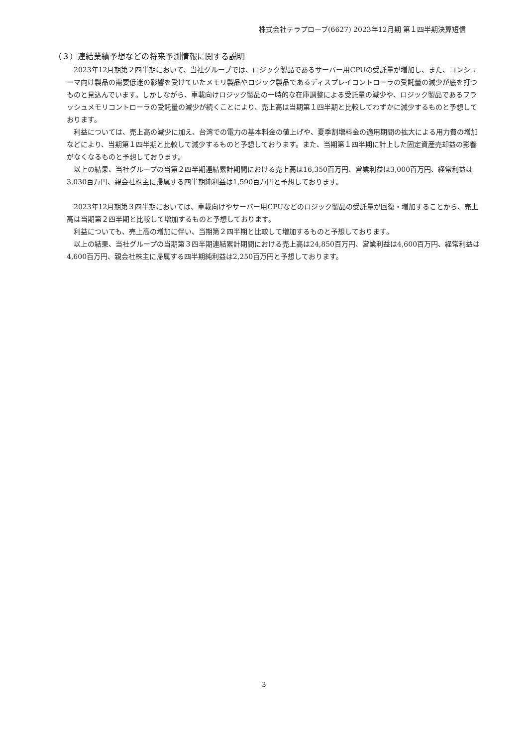株式会社テラプローブ(6627) 2023年12月期 第１四半期決算短信
（３）連結業績予想などの将来予測情報に関する説明
2023年12月期第２四半期において、当社グループでは、ロジック製品であるサーバー用CPUの受託量が増加し、また、コンシューマ向け製品の需要低迷の影響を受けていたメモリ製品やロジック製品であるディスプレイコントローラの受託量の減少が底を打つものと見込んでいます。しかしながら、車載向けロジック製品の一時的な在庫調整による受託量の減少や、ロジック製品であるフラッシュメモリコントローラの受託量の減少が続くことにより、売上高は当期第１四半期と比較してわずかに減少するものと予想しております。
利益については、売上高の減少に加え、台湾での電力の基本料金の値上げや、夏季割増料金の適用期間の拡大による用力費の増加などにより、当期第１四半期と比較して減少するものと予想しております。また、当期第１四半期に計上した固定資産売却益の影響がなくなるものと予想しております。
以上の結果、当社グループの当第２四半期連結累計期間における売上高は16,350百万円、営業利益は3,000百万円、経常利益は3,030百万円、親会社株主に帰属する四半期純利益は1,590百万円と予想しております。
2023年12月期第３四半期においては、車載向けやサーバー用CPUなどのロジック製品の受託量が回復・増加することから、売上高は当期第２四半期と比較して増加するものと予想しております。
利益についても、売上高の増加に伴い、当期第２四半期と比較して増加するものと予想しております。
以上の結果、当社グループの当期第３四半期連結累計期間における売上高は24,850百万円、営業利益は4,600百万円、経常利益は4,600百万円、親会社株主に帰属する四半期純利益は2,250百万円と予想しております。
3